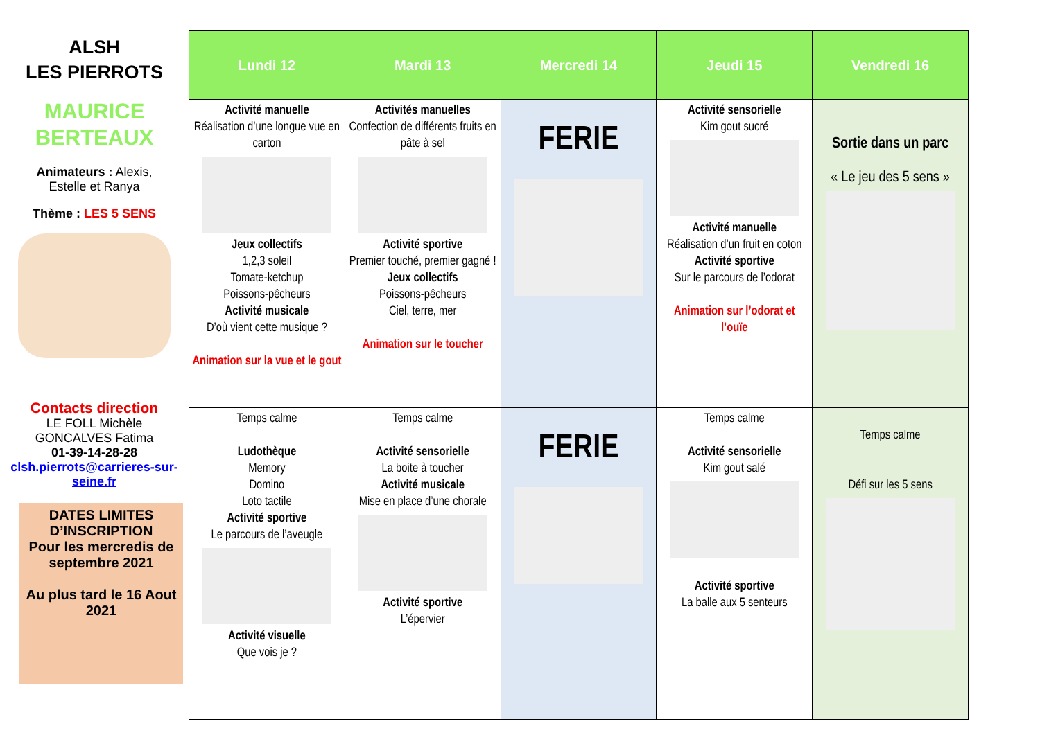ALSH
LES PIERROTS
MAURICE
BERTEAUX
Animateurs : Alexis,
Estelle et Ranya
Thème : LES 5 SENS
Contacts direction
LE FOLL Michèle
GONCALVES Fatima
01-39-14-28-28
clsh.pierrots@carrieres-sur-seine.fr
DATES LIMITES D’INSCRIPTION
Pour les mercredis de septembre 2021
Au plus tard le 16 Aout 2021
| Lundi 12 | Mardi 13 | Mercredi 14 | Jeudi 15 | Vendredi 16 |
| --- | --- | --- | --- | --- |
| Activité manuelle Réalisation d’une longue vue en carton Jeux collectifs 1,2,3 soleil Tomate-ketchup Poissons-pêcheurs Activité musicale D’où vient cette musique ? Animation sur la vue et le gout | Activités manuelles Confection de différents fruits en pâte à sel Activité sportive Premier touché, premier gagné ! Jeux collectifs Poissons-pêcheurs Ciel, terre, mer Animation sur le toucher | FERIE | Activité sensorielle Kim gout sucré Activité manuelle Réalisation d’un fruit en coton Activité sportive Sur le parcours de l’odorat Animation sur l’odorat et l’ouïe | Sortie dans un parc « Le jeu des 5 sens » |
| Temps calme Ludothèque Memory Domino Loto tactile Activité sportive Le parcours de l’aveugle Activité visuelle Que vois je ? | Temps calme Activité sensorielle La boite à toucher Activité musicale Mise en place d’une chorale Activité sportive L’épervier | FERIE | Temps calme Activité sensorielle Kim gout salé Activité sportive La balle aux 5 senteurs | Temps calme Défi sur les 5 sens |